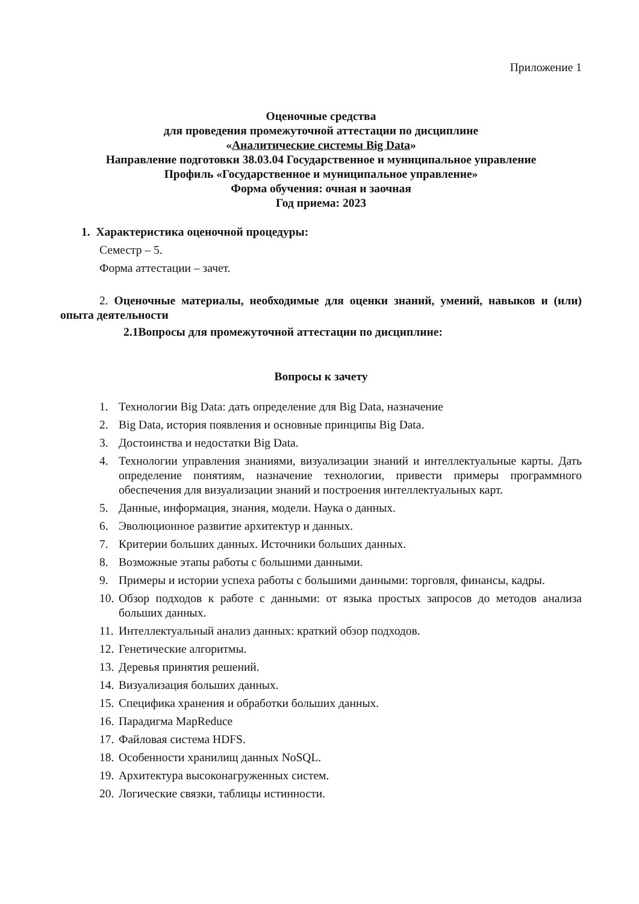Приложение 1
Оценочные средства
для проведения промежуточной аттестации по дисциплине
«Аналитические системы Big Data»
Направление подготовки 38.03.04 Государственное и муниципальное управление
Профиль «Государственное и муниципальное управление»
Форма обучения: очная и заочная
Год приема: 2023
1. Характеристика оценочной процедуры:
Семестр – 5.
Форма аттестации – зачет.
2. Оценочные материалы, необходимые для оценки знаний, умений, навыков и (или) опыта деятельности
2.1Вопросы для промежуточной аттестации по дисциплине:
Вопросы к зачету
1. Технологии Big Data: дать определение для Big Data, назначение
2. Big Data, история появления и основные принципы Big Data.
3. Достоинства и недостатки Big Data.
4. Технологии управления знаниями, визуализации знаний и интеллектуальные карты. Дать определение понятиям, назначение технологии, привести примеры программного обеспечения для визуализации знаний и построения интеллектуальных карт.
5. Данные, информация, знания, модели. Наука о данных.
6. Эволюционное развитие архитектур и данных.
7. Критерии больших данных. Источники больших данных.
8. Возможные этапы работы с большими данными.
9. Примеры и истории успеха работы с большими данными: торговля, финансы, кадры.
10. Обзор подходов к работе с данными: от языка простых запросов до методов анализа больших данных.
11. Интеллектуальный анализ данных: краткий обзор подходов.
12. Генетические алгоритмы.
13. Деревья принятия решений.
14. Визуализация больших данных.
15. Специфика хранения и обработки больших данных.
16. Парадигма MapReduce
17. Файловая система HDFS.
18. Особенности хранилищ данных NoSQL.
19. Архитектура высоконагруженных систем.
20. Логические связки, таблицы истинности.